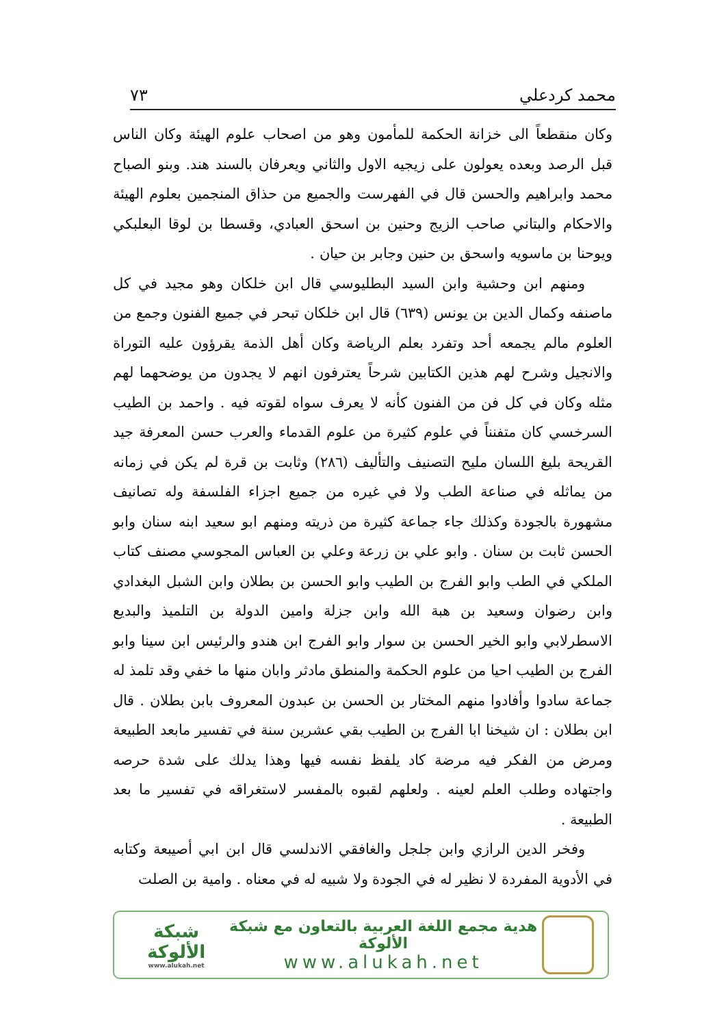محمد كردعلي ٧٣
وكان منقطعاً الى خزانة الحكمة للمأمون وهو من اصحاب علوم الهيئة وكان الناس قبل الرصد وبعده يعولون على زيجيه الاول والثاني ويعرفان بالسند هند. وبنو الصباح محمد وابراهيم والحسن قال في الفهرست والجميع من حذاق المنجمين بعلوم الهيئة والاحكام والبتاني صاحب الزيج وحنين بن اسحق العبادي، وقسطا بن لوقا البعلبكي ويوحنا بن ماسويه واسحق بن حنين وجابر بن حيان .
ومنهم ابن وحشية وابن السيد البطليوسي قال ابن خلكان وهو مجيد في كل ماصنفه وكمال الدين بن يونس (٦٣٩) قال ابن خلكان تبحر في جميع الفنون وجمع من العلوم مالم يجمعه أحد وتفرد بعلم الرياضة وكان أهل الذمة يقرؤون عليه التوراة والانجيل وشرح لهم هذين الكتابين شرحاً يعترفون انهم لا يجدون من يوضحهما لهم مثله وكان في كل فن من الفنون كأنه لا يعرف سواه لقوته فيه . واحمد بن الطيب السرخسي كان متفنناً في علوم كثيرة من علوم القدماء والعرب حسن المعرفة جيد القريحة بليغ اللسان مليح التصنيف والتأليف (٢٨٦) وثابت بن قرة لم يكن في زمانه من يماثله في صناعة الطب ولا في غيره من جميع اجزاء الفلسفة وله تصانيف مشهورة بالجودة وكذلك جاء جماعة كثيرة من ذريته ومنهم ابو سعيد ابنه سنان وابو الحسن ثابت بن سنان . وابو علي بن زرعة وعلي بن العباس المجوسي مصنف كتاب الملكي في الطب وابو الفرج بن الطيب وابو الحسن بن بطلان وابن الشبل البغدادي وابن رضوان وسعيد بن هبة الله وابن جزلة وامين الدولة بن التلميذ والبديع الاسطرلابي وابو الخير الحسن بن سوار وابو الفرج ابن هندو والرئيس ابن سينا وابو الفرج بن الطيب احيا من علوم الحكمة والمنطق مادثر وابان منها ما خفي وقد تلمذ له جماعة سادوا وأفادوا منهم المختار بن الحسن بن عبدون المعروف بابن بطلان . قال ابن بطلان : ان شيخنا ابا الفرج بن الطيب بقي عشرين سنة في تفسير مابعد الطبيعة ومرض من الفكر فيه مرضة كاد يلفظ نفسه فيها وهذا يدلك على شدة حرصه واجتهاده وطلب العلم لعينه . ولعلهم لقبوه بالمفسر لاستغراقه في تفسير ما بعد الطبيعة .
وفخر الدين الرازي وابن جلجل والغافقي الاندلسي قال ابن ابي أصيبعة وكتابه في الأدوية المفردة لا نظير له في الجودة ولا شبيه له في معناه . وامية بن الصلت
هدية مجمع اللغة العربية بالتعاون مع شبكة الألوكة
www.alukah.net
شبكة الألوكة
www.alukah.net